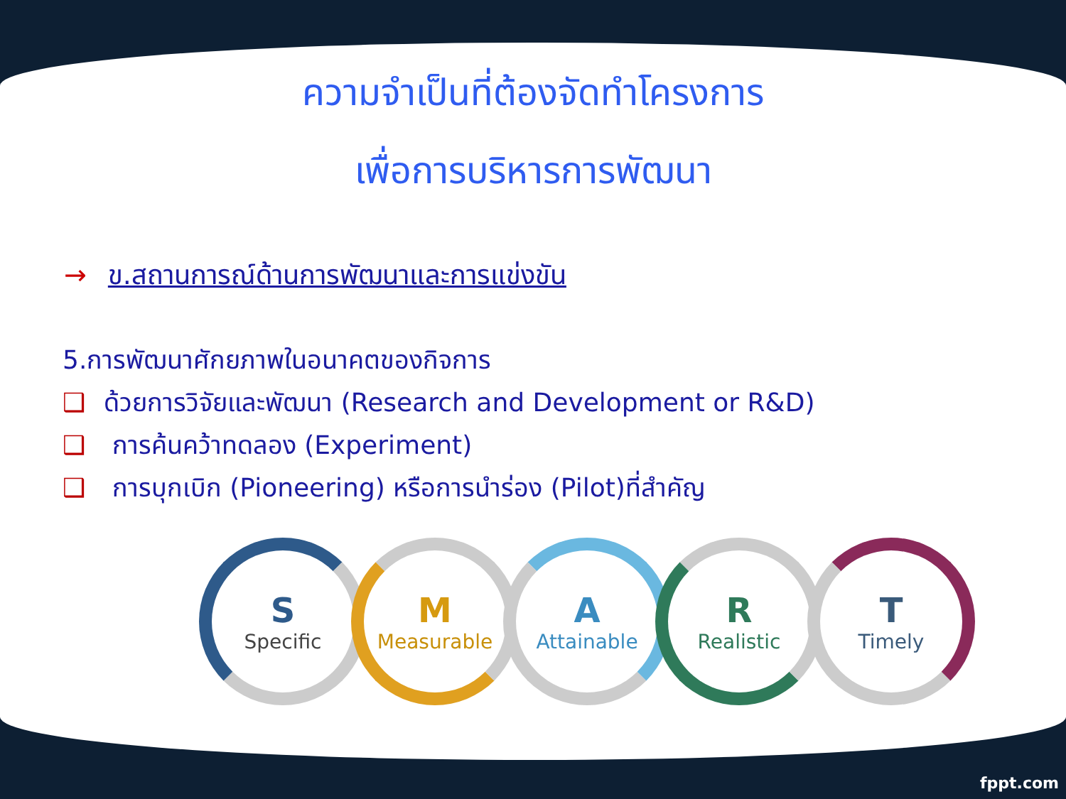ความจำเป็นที่ต้องจัดทำโครงการ
เพื่อการบริหารการพัฒนา
→ ข.สถานการณ์ด้านการพัฒนาและการแข่งขัน
5.การพัฒนาศักยภาพในอนาคตของกิจการ
❑ ด้วยการวิจัยและพัฒนา (Research and Development or R&D)
❑ การค้นคว้าทดลอง (Experiment)
❑ การบุกเบิก (Pioneering) หรือการนำร่อง (Pilot)ที่สำคัญ
S
Specific
M
Measurable
A
Attainable
R
Realistic
T
Timely
fppt.com